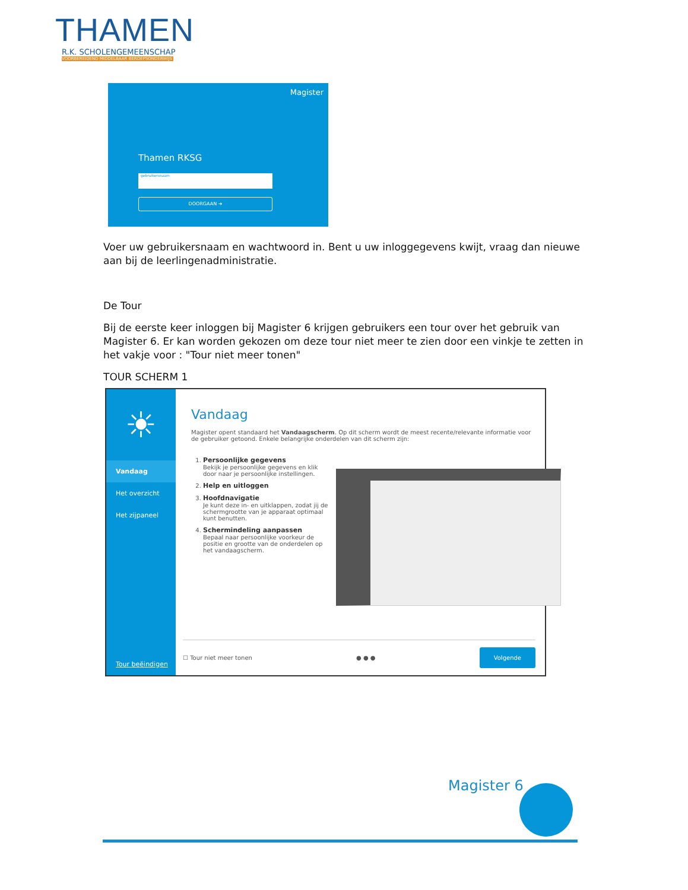THAMEN
R.K. SCHOLENGEMEENSCHAP
VOORBEREIDEND MIDDELBAAR BEROEPSONDERWIJS
Magister
Thamen RKSG
gebruikersnaam
DOORGAAN ➜
Voer uw gebruikersnaam en wachtwoord in. Bent u uw inloggegevens kwijt, vraag dan nieuwe aan bij de leerlingenadministratie.
De Tour
Bij de eerste keer inloggen bij Magister 6 krijgen gebruikers een tour over het gebruik van Magister 6. Er kan worden gekozen om deze tour niet meer te zien door een vinkje te zetten in het vakje voor : "Tour niet meer tonen"
TOUR SCHERM 1
☀
Vandaag
Het overzicht
Het zijpaneel
Tour beëindigen
Vandaag
Magister opent standaard het Vandaagscherm. Op dit scherm wordt de meest recente/relevante informatie voor de gebruiker getoond. Enkele belangrijke onderdelen van dit scherm zijn:
1. Persoonlijke gegevens
Bekijk je persoonlijke gegevens en klik door naar je persoonlijke instellingen.
2. Help en uitloggen
3. Hoofdnavigatie
Je kunt deze in- en uitklappen, zodat jij de schermgrootte van je apparaat optimaal kunt benutten.
4. Schermindeling aanpassen
Bepaal naar persoonlijke voorkeur de positie en grootte van de onderdelen op het vandaagscherm.
☐ Tour niet meer tonen ● ● ● Volgende
Magister 6